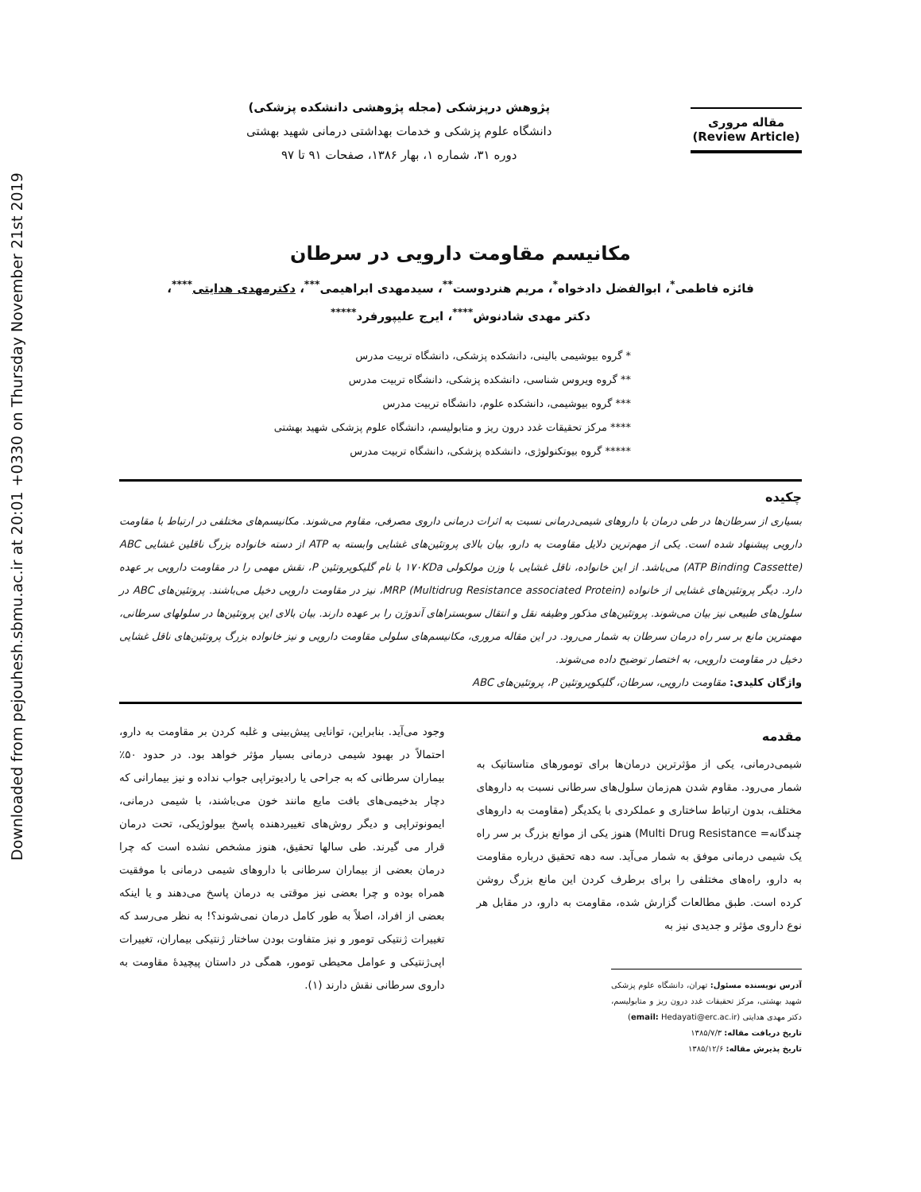Downloaded from pejouhesh.sbmu.ac.ir at 20:01 +0330 on Thursday November 21st 2019
مقاله مروری
(Review Article)
پژوهش درپزشکی (مجله پژوهشی دانشکده پزشکی)
دانشگاه علوم پزشکی و خدمات بهداشتی درمانی شهید بهشتی
دوره ۳۱، شماره ۱، بهار ۱۳۸۶، صفحات ۹۱ تا ۹۷
مکانیسم مقاومت دارویی در سرطان
فائزه فاطمی<sup>*</sup>، ابوالفضل دادخواه<sup>*</sup>، مریم هنردوست<sup>**</sup>، سیدمهدی ابراهیمی<sup>***</sup>، دکترمهدی هدایتی<sup>****</sup>،
دکتر مهدی شادنوش<sup>****</sup>، ایرج علیپورفرد<sup>*****</sup>
* گروه بیوشیمی بالینی، دانشکده پزشکی، دانشگاه تربیت مدرس
** گروه ویروس شناسی، دانشکده پزشکی، دانشگاه تربیت مدرس
*** گروه بیوشیمی، دانشکده علوم، دانشگاه تربیت مدرس
**** مرکز تحقیقات غدد درون ریز و متابولیسم، دانشگاه علوم پزشکی شهید بهشتی
***** گروه بیوتکنولوژی، دانشکده پزشکی، دانشگاه تربیت مدرس
چکیده
بسیاری از سرطان‌ها در طی درمان با داروهای شیمی‌درمانی نسبت به اثرات درمانی داروی مصرفی، مقاوم می‌شوند. مکانیسم‌های مختلفی در ارتباط با مقاومت دارویی پیشنهاد شده است. یکی از مهم‌ترین دلایل مقاومت به دارو، بیان بالای پروتئین‌های غشایی وابسته به ATP از دسته خانواده بزرگ ناقلین غشایی ABC (ATP Binding Cassette) می‌باشد. از این خانواده، ناقل غشایی با وزن مولکولی ۱۷۰KDa با نام گلیکوپروتئین P، نقش مهمی را در مقاومت دارویی بر عهده دارد. دیگر پروتئین‌های غشایی از خانواده MRP (Multidrug Resistance associated Protein)، نیز در مقاومت دارویی دخیل می‌باشند. پروتئین‌های ABC در سلول‌های طبیعی نیز بیان می‌شوند. پروتئین‌های مذکور وظیفه نقل و انتقال سوبستراهای آندوژن را بر عهده دارند. بیان بالای این پروتئین‌ها در سلولهای سرطانی، مهمترین مانع بر سر راه درمان سرطان به شمار می‌رود. در این مقاله مروری، مکانیسم‌های سلولی مقاومت دارویی و نیز خانواده بزرگ پروتئین‌های ناقل غشایی دخیل در مقاومت دارویی، به اختصار توضیح داده می‌شوند.
واژگان کلیدی: مقاومت دارویی، سرطان، گلیکوپروتئین P، پروتئین‌های ABC
مقدمه
شیمی‌درمانی، یکی از مؤثرترین درمان‌ها برای تومورهای متاستاتیک به شمار می‌رود. مقاوم شدن هم‌زمان سلول‌های سرطانی نسبت به داروهای مختلف، بدون ارتباط ساختاری و عملکردی با یکدیگر (مقاومت به داروهای چندگانه= Multi Drug Resistance) هنوز یکی از موانع بزرگ بر سر راه یک شیمی درمانی موفق به شمار می‌آید. سه دهه تحقیق درباره مقاومت به دارو، راه‌های مختلفی را برای برطرف کردن این مانع بزرگ روشن کرده است. طبق مطالعات گزارش شده، مقاومت به دارو، در مقابل هر نوع داروی مؤثر و جدیدی نیز به
آدرس نویسنده مسئول: تهران، دانشگاه علوم پزشکی شهید بهشتی، مرکز تحقیقات غدد درون ریز و متابولیسم، دکتر مهدی هدایتی (email: Hedayati@erc.ac.ir)
تاریخ دریافت مقاله: ۱۳۸۵/۷/۳
تاریخ پذیرش مقاله: ۱۳۸۵/۱۲/۶
وجود می‌آید. بنابراین، توانایی پیش‌بینی و غلبه کردن بر مقاومت به دارو، احتمالاً در بهبود شیمی درمانی بسیار مؤثر خواهد بود. در حدود ۵۰٪ بیماران سرطانی که به جراحی یا رادیوتراپی جواب نداده و نیز بیمارانی که دچار بدخیمی‌های بافت مایع مانند خون می‌باشند، با شیمی درمانی، ایمونوتراپی و دیگر روش‌های تغییردهنده پاسخ بیولوژیکی، تحت درمان قرار می گیرند. طی سالها تحقیق، هنوز مشخص نشده است که چرا درمان بعضی از بیماران سرطانی با داروهای شیمی درمانی با موفقیت همراه بوده و چرا بعضی نیز موقتی به درمان پاسخ می‌دهند و یا اینکه بعضی از افراد، اصلاً به طور کامل درمان نمی‌شوند؟! به نظر می‌رسد که تغییرات ژنتیکی تومور و نیز متفاوت بودن ساختار ژنتیکی بیماران، تغییرات اپی‌ژنتیکی و عوامل محیطی تومور، همگی در داستان پیچیدهٔ مقاومت به داروی سرطانی نقش دارند (۱).